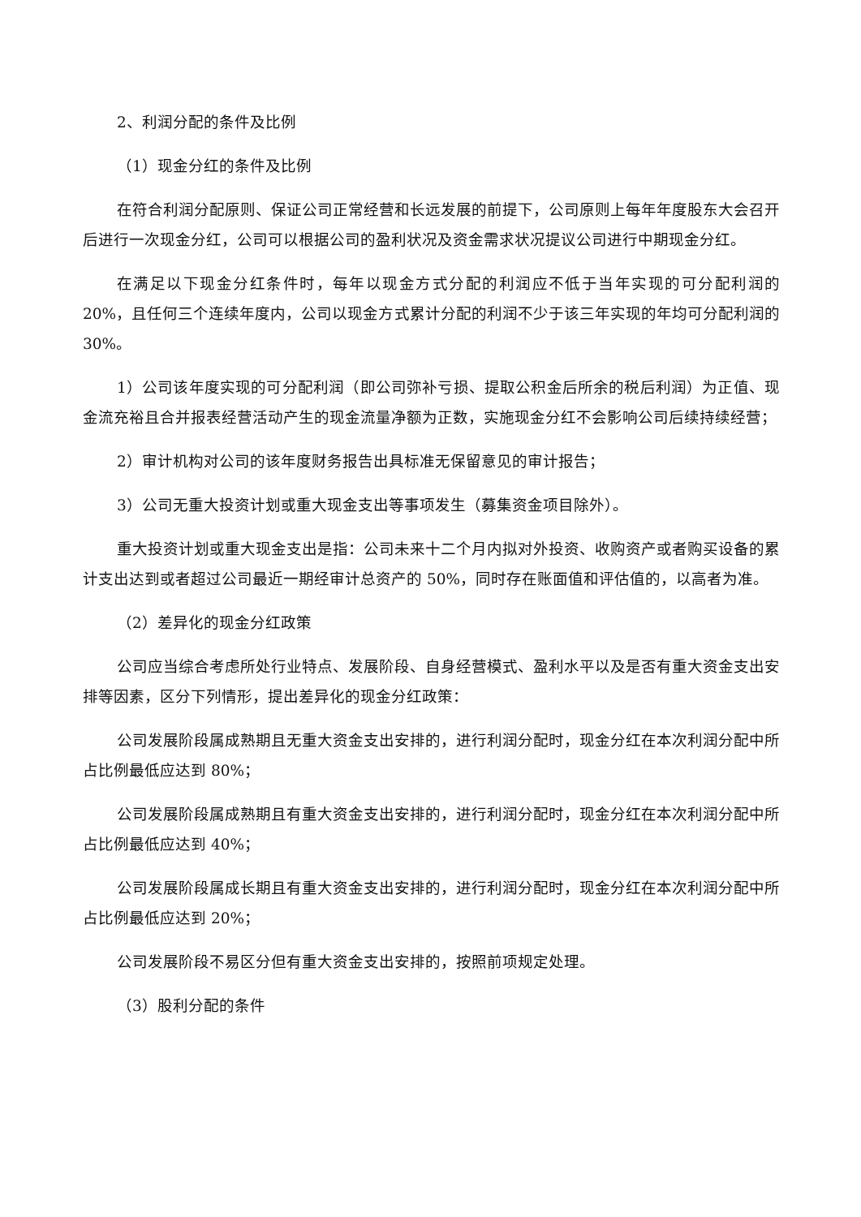2、利润分配的条件及比例
（1）现金分红的条件及比例
在符合利润分配原则、保证公司正常经营和长远发展的前提下，公司原则上每年年度股东大会召开后进行一次现金分红，公司可以根据公司的盈利状况及资金需求状况提议公司进行中期现金分红。
在满足以下现金分红条件时，每年以现金方式分配的利润应不低于当年实现的可分配利润的 20%，且任何三个连续年度内，公司以现金方式累计分配的利润不少于该三年实现的年均可分配利润的 30%。
1）公司该年度实现的可分配利润（即公司弥补亏损、提取公积金后所余的税后利润）为正值、现金流充裕且合并报表经营活动产生的现金流量净额为正数，实施现金分红不会影响公司后续持续经营；
2）审计机构对公司的该年度财务报告出具标准无保留意见的审计报告；
3）公司无重大投资计划或重大现金支出等事项发生（募集资金项目除外）。
重大投资计划或重大现金支出是指：公司未来十二个月内拟对外投资、收购资产或者购买设备的累计支出达到或者超过公司最近一期经审计总资产的 50%，同时存在账面值和评估值的，以高者为准。
（2）差异化的现金分红政策
公司应当综合考虑所处行业特点、发展阶段、自身经营模式、盈利水平以及是否有重大资金支出安排等因素，区分下列情形，提出差异化的现金分红政策：
公司发展阶段属成熟期且无重大资金支出安排的，进行利润分配时，现金分红在本次利润分配中所占比例最低应达到 80%；
公司发展阶段属成熟期且有重大资金支出安排的，进行利润分配时，现金分红在本次利润分配中所占比例最低应达到 40%；
公司发展阶段属成长期且有重大资金支出安排的，进行利润分配时，现金分红在本次利润分配中所占比例最低应达到 20%；
公司发展阶段不易区分但有重大资金支出安排的，按照前项规定处理。
（3）股利分配的条件